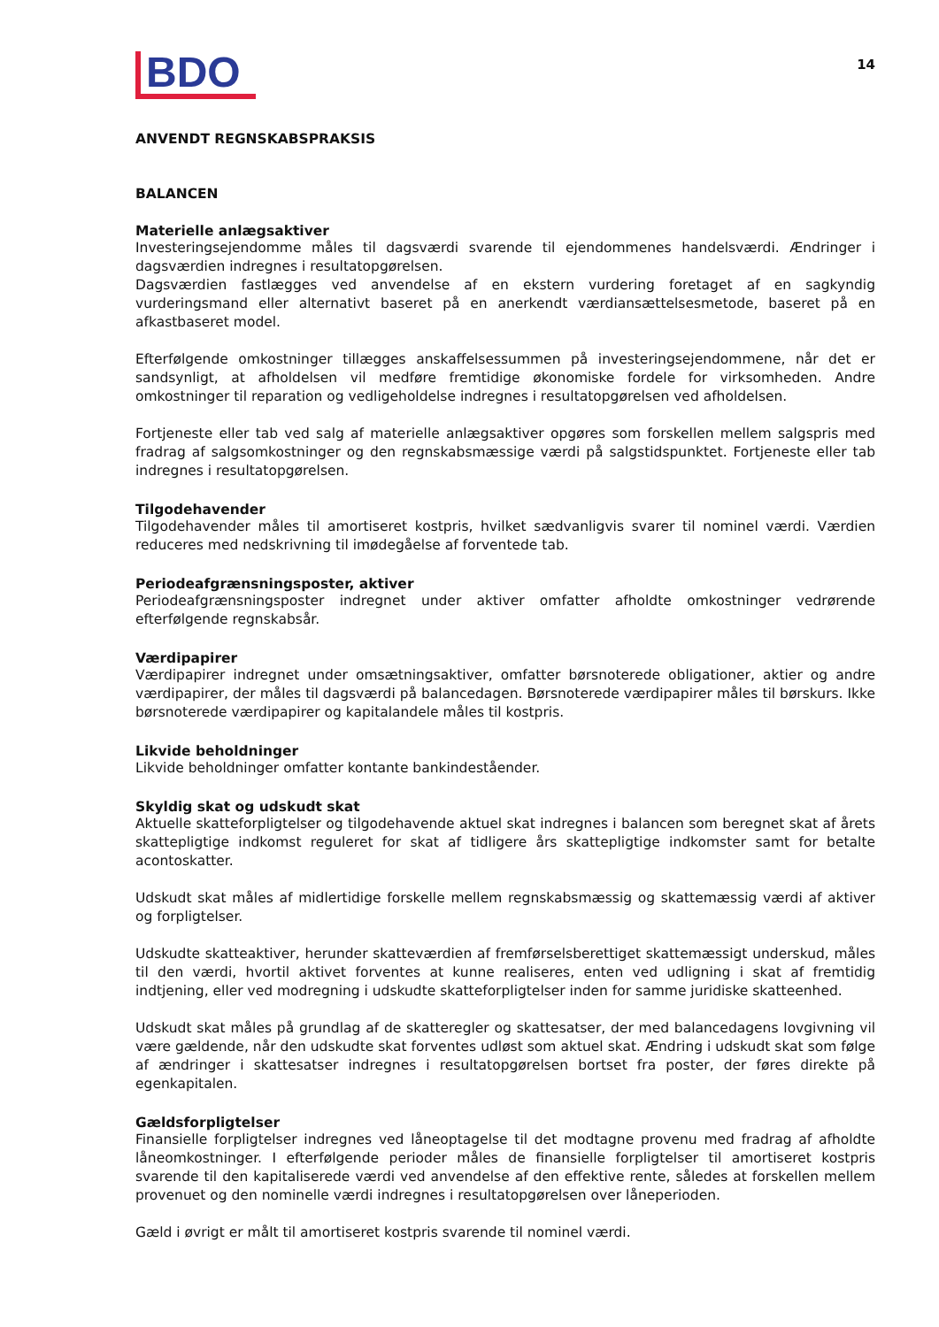BDO
14
ANVENDT REGNSKABSPRAKSIS
BALANCEN
Materielle anlægsaktiver
Investeringsejendomme måles til dagsværdi svarende til ejendommenes handelsværdi. Ændringer i dagsværdien indregnes i resultatopgørelsen.
Dagsværdien fastlægges ved anvendelse af en ekstern vurdering foretaget af en sagkyndig vurderingsmand eller alternativt baseret på en anerkendt værdiansættelsesmetode, baseret på en afkastbaseret model.
Efterfølgende omkostninger tillægges anskaffelsessummen på investeringsejendommene, når det er sandsynligt, at afholdelsen vil medføre fremtidige økonomiske fordele for virksomheden. Andre omkostninger til reparation og vedligeholdelse indregnes i resultatopgørelsen ved afholdelsen.
Fortjeneste eller tab ved salg af materielle anlægsaktiver opgøres som forskellen mellem salgspris med fradrag af salgsomkostninger og den regnskabsmæssige værdi på salgstidspunktet. Fortjeneste eller tab indregnes i resultatopgørelsen.
Tilgodehavender
Tilgodehavender måles til amortiseret kostpris, hvilket sædvanligvis svarer til nominel værdi. Værdien reduceres med nedskrivning til imødegåelse af forventede tab.
Periodeafgrænsningsposter, aktiver
Periodeafgrænsningsposter indregnet under aktiver omfatter afholdte omkostninger vedrørende efterfølgende regnskabsår.
Værdipapirer
Værdipapirer indregnet under omsætningsaktiver, omfatter børsnoterede obligationer, aktier og andre værdipapirer, der måles til dagsværdi på balancedagen. Børsnoterede værdipapirer måles til børskurs. Ikke børsnoterede værdipapirer og kapitalandele måles til kostpris.
Likvide beholdninger
Likvide beholdninger omfatter kontante bankindeståender.
Skyldig skat og udskudt skat
Aktuelle skatteforpligtelser og tilgodehavende aktuel skat indregnes i balancen som beregnet skat af årets skattepligtige indkomst reguleret for skat af tidligere års skattepligtige indkomster samt for betalte acontoskatter.
Udskudt skat måles af midlertidige forskelle mellem regnskabsmæssig og skattemæssig værdi af aktiver og forpligtelser.
Udskudte skatteaktiver, herunder skatteværdien af fremførselsberettiget skattemæssigt underskud, måles til den værdi, hvortil aktivet forventes at kunne realiseres, enten ved udligning i skat af fremtidig indtjening, eller ved modregning i udskudte skatteforpligtelser inden for samme juridiske skatteenhed.
Udskudt skat måles på grundlag af de skatteregler og skattesatser, der med balancedagens lovgivning vil være gældende, når den udskudte skat forventes udløst som aktuel skat. Ændring i udskudt skat som følge af ændringer i skattesatser indregnes i resultatopgørelsen bortset fra poster, der føres direkte på egenkapitalen.
Gældsforpligtelser
Finansielle forpligtelser indregnes ved låneoptagelse til det modtagne provenu med fradrag af afholdte låneomkostninger. I efterfølgende perioder måles de finansielle forpligtelser til amortiseret kostpris svarende til den kapitaliserede værdi ved anvendelse af den effektive rente, således at forskellen mellem provenuet og den nominelle værdi indregnes i resultatopgørelsen over låneperioden.
Gæld i øvrigt er målt til amortiseret kostpris svarende til nominel værdi.